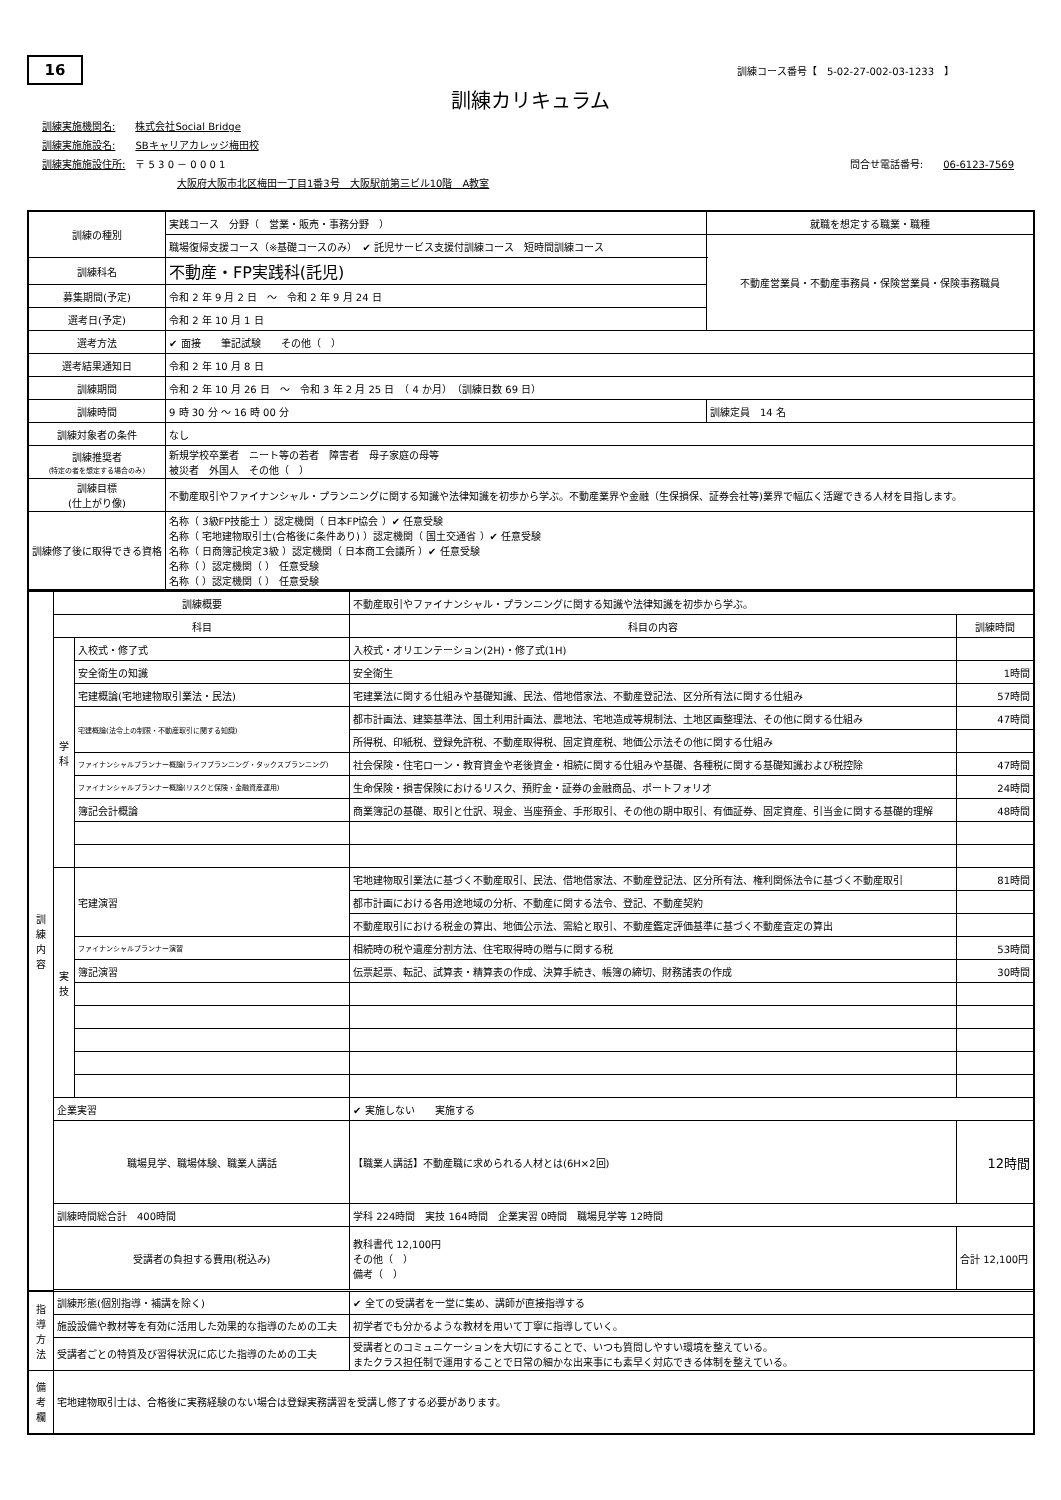16 訓練コース番号【　5-02-27-002-03-1233　】
訓練カリキュラム
訓練実施機関名:　　株式会社Social Bridge
訓練実施施設名:　　SBキャリアカレッジ梅田校
訓練実施施設住所:　〒 5 3 0 － 0 0 0 1 問合せ電話番号:　　06-6123-7569
大阪府大阪市北区梅田一丁目1番3号　大阪駅前第三ビル10階　A教室
| 訓練の種別 | 実践コース 分野（ 営業・販売・事務分野 ） | 就職を想定する職業・職種 |
| | 職場復帰支援コース（※基礎コースのみ） ✔ 託児サービス支援付訓練コース 短時間訓練コース | 不動産営業員・不動産事務員・保険営業員・保険事務職員 |
| 訓練科名 | 不動産・FP実践科(託児) | |
| 募集期間(予定) | 令和 2 年 9 月 2 日 ～ 令和 2 年 9 月 24 日 | |
| 選考日(予定) | 令和 2 年 10 月 1 日 | |
| 選考方法 | ✔ 面接 筆記試験 その他（ ） | |
| 選考結果通知日 | 令和 2 年 10 月 8 日 | |
| 訓練期間 | 令和 2 年 10 月 26 日 ～ 令和 3 年 2 月 25 日 （ 4 か月） （訓練日数 69 日） | |
| 訓練時間 | 9 時 30 分 ～ 16 時 00 分 | 訓練定員 14 名 |
| 訓練対象者の条件 | なし | |
| 訓練推奨者 (特定の者を想定する場合のみ) | 新規学校卒業者 ニート等の若者 障害者 母子家庭の母等 被災者 外国人 その他（ ） | |
| 訓練目標 (仕上がり像) | 不動産取引やファイナンシャル・プランニングに関する知識や法律知識を初歩から学ぶ。不動産業界や金融（生保損保、証券会社等)業界で幅広く活躍できる人材を目指します。 | |
| 訓練修了後に取得できる資格 | 名称（ 3級FP技能士 ）認定機関（ 日本FP協会 ）✔ 任意受験 名称（ 宅地建物取引士(合格後に条件あり) ）認定機関（ 国土交通省 ）✔ 任意受験 名称（ 日商簿記検定3級 ）認定機関（ 日本商工会議所 ）✔ 任意受験 名称（ ）認定機関（ ） 任意受験 名称（ ）認定機関（ ） 任意受験 | |
| 訓 練 内 容 | 訓練概要 | | 不動産取引やファイナンシャル・プランニングに関する知識や法律知識を初歩から学ぶ。 | |
| | 科目 | | 科目の内容 | 訓練時間 |
| | 学 科 | 入校式・修了式 | 入校式・オリエンテーション(2H)・修了式(1H) | |
| | | 安全衛生の知識 | 安全衛生 | 1時間 |
| | | 宅建概論(宅地建物取引業法・民法) | 宅建業法に関する仕組みや基礎知識、民法、借地借家法、不動産登記法、区分所有法に関する仕組み | 57時間 |
| | | 宅建概論(法令上の制限・不動産取引に関する知識) | 都市計画法、建築基準法、国土利用計画法、農地法、宅地造成等規制法、土地区画整理法、その他に関する仕組み | 47時間 |
| | | | 所得税、印紙税、登録免許税、不動産取得税、固定資産税、地価公示法その他に関する仕組み | |
| | | ファイナンシャルプランナー概論(ライフプランニング・タックスプランニング) | 社会保険・住宅ローン・教育資金や老後資金・相続に関する仕組みや基礎、各種税に関する基礎知識および税控除 | 47時間 |
| | | ファイナンシャルプランナー概論(リスクと保険・金融資産運用) | 生命保険・損害保険におけるリスク、預貯金・証券の金融商品、ポートフォリオ | 24時間 |
| | | 簿記会計概論 | 商業簿記の基礎、取引と仕訳、現金、当座預金、手形取引、その他の期中取引、有価証券、固定資産、引当金に関する基礎的理解 | 48時間 |
| | 実 技 | 宅建演習 | 宅地建物取引業法に基づく不動産取引、民法、借地借家法、不動産登記法、区分所有法、権利関係法令に基づく不動産取引 | 81時間 |
| | | | 都市計画における各用途地域の分析、不動産に関する法令、登記、不動産契約 | |
| | | | 不動産取引における税金の算出、地価公示法、需給と取引、不動産鑑定評価基準に基づく不動産査定の算出 | |
| | | ファイナンシャルプランナー演習 | 相続時の税や遺産分割方法、住宅取得時の贈与に関する税 | 53時間 |
| | | 簿記演習 | 伝票起票、転記、試算表・精算表の作成、決算手続き、帳簿の締切、財務諸表の作成 | 30時間 |
| | 企業実習 | | ✔ 実施しない 実施する | |
| | 職場見学、職場体験、職業人講話 | | 【職業人講話】不動産職に求められる人材とは(6H×2回) | 12時間 |
| | 訓練時間総合計 400時間 | | 学科 224時間 実技 164時間 企業実習 0時間 職場見学等 12時間 | |
| | 受講者の負担する費用(税込み) | | 教科書代 12,100円 その他（ ） 備考（ ） | 合計 12,100円 |
| 指 導 方 法 | 訓練形態(個別指導・補講を除く) | | ✔ 全ての受講者を一堂に集め、講師が直接指導する | |
| | 施設設備や教材等を有効に活用した効果的な指導のための工夫 | | 初学者でも分かるような教材を用いて丁寧に指導していく。 | |
| | 受講者ごとの特質及び習得状況に応じた指導のための工夫 | | 受講者とのコミュニケーションを大切にすることで、いつも質問しやすい環境を整えている。 またクラス担任制で運用することで日常の細かな出来事にも素早く対応できる体制を整えている。 | |
| 備 考 欄 | 宅地建物取引士は、合格後に実務経験のない場合は登録実務講習を受講し修了する必要があります。 | | | |